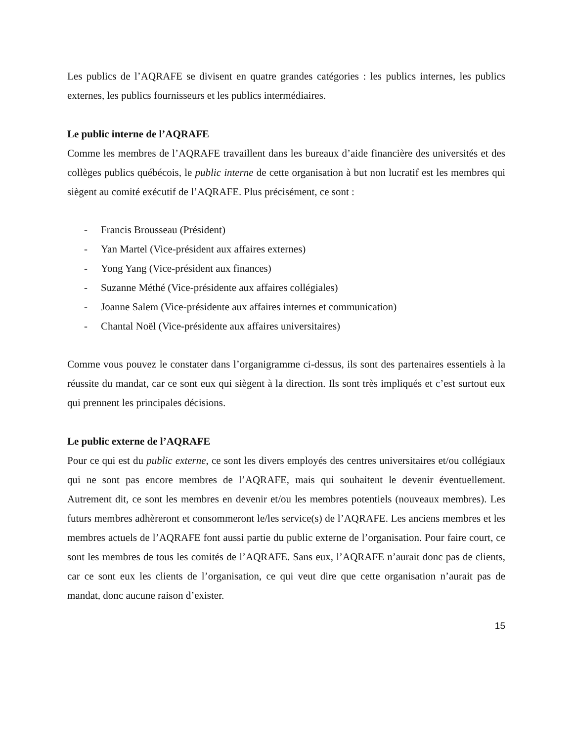Les publics de l’AQRAFE se divisent en quatre grandes catégories : les publics internes, les publics externes, les publics fournisseurs et les publics intermédiaires.
Le public interne de l’AQRAFE
Comme les membres de l’AQRAFE travaillent dans les bureaux d’aide financière des universités et des collèges publics québécois, le public interne de cette organisation à but non lucratif est les membres qui siègent au comité exécutif de l’AQRAFE. Plus précisément, ce sont :
- Francis Brousseau (Président)
- Yan Martel (Vice-président aux affaires externes)
- Yong Yang (Vice-président aux finances)
- Suzanne Méthé (Vice-présidente aux affaires collégiales)
- Joanne Salem (Vice-présidente aux affaires internes et communication)
- Chantal Noël (Vice-présidente aux affaires universitaires)
Comme vous pouvez le constater dans l’organigramme ci-dessus, ils sont des partenaires essentiels à la réussite du mandat, car ce sont eux qui siègent à la direction. Ils sont très impliqués et c’est surtout eux qui prennent les principales décisions.
Le public externe de l’AQRAFE
Pour ce qui est du public externe, ce sont les divers employés des centres universitaires et/ou collégiaux qui ne sont pas encore membres de l’AQRAFE, mais qui souhaitent le devenir éventuellement. Autrement dit, ce sont les membres en devenir et/ou les membres potentiels (nouveaux membres). Les futurs membres adhèreront et consommeront le/les service(s) de l’AQRAFE. Les anciens membres et les membres actuels de l’AQRAFE font aussi partie du public externe de l’organisation. Pour faire court, ce sont les membres de tous les comités de l’AQRAFE. Sans eux, l’AQRAFE n’aurait donc pas de clients, car ce sont eux les clients de l’organisation, ce qui veut dire que cette organisation n’aurait pas de mandat, donc aucune raison d’exister.
15